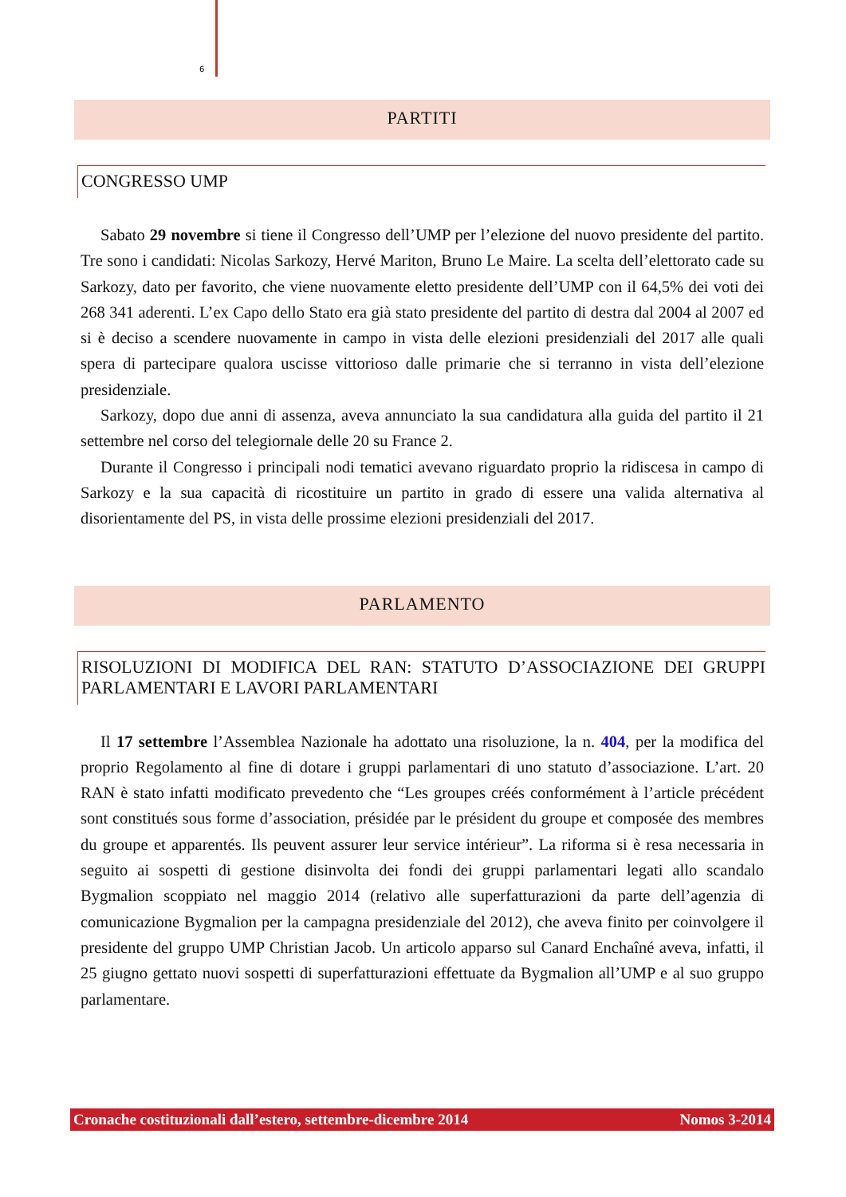6
PARTITI
CONGRESSO UMP
Sabato 29 novembre si tiene il Congresso dell’UMP per l’elezione del nuovo presidente del partito. Tre sono i candidati: Nicolas Sarkozy, Hervé Mariton, Bruno Le Maire. La scelta dell’elettorato cade su Sarkozy, dato per favorito, che viene nuovamente eletto presidente dell’UMP con il 64,5% dei voti dei 268 341 aderenti. L’ex Capo dello Stato era già stato presidente del partito di destra dal 2004 al 2007 ed si è deciso a scendere nuovamente in campo in vista delle elezioni presidenziali del 2017 alle quali spera di partecipare qualora uscisse vittorioso dalle primarie che si terranno in vista dell’elezione presidenziale.
Sarkozy, dopo due anni di assenza, aveva annunciato la sua candidatura alla guida del partito il 21 settembre nel corso del telegiornale delle 20 su France 2.
Durante il Congresso i principali nodi tematici avevano riguardato proprio la ridiscesa in campo di Sarkozy e la sua capacità di ricostituire un partito in grado di essere una valida alternativa al disorientamente del PS, in vista delle prossime elezioni presidenziali del 2017.
PARLAMENTO
RISOLUZIONI DI MODIFICA DEL RAN: STATUTO D’ASSOCIAZIONE DEI GRUPPI PARLAMENTARI E LAVORI PARLAMENTARI
Il 17 settembre l’Assemblea Nazionale ha adottato una risoluzione, la n. 404, per la modifica del proprio Regolamento al fine di dotare i gruppi parlamentari di uno statuto d’associazione. L’art. 20 RAN è stato infatti modificato prevedento che “Les groupes créés conformément à l’article précédent sont constitués sous forme d’association, présidée par le président du groupe et composée des membres du groupe et apparentés. Ils peuvent assurer leur service intérieur”. La riforma si è resa necessaria in seguito ai sospetti di gestione disinvolta dei fondi dei gruppi parlamentari legati allo scandalo Bygmalion scoppiato nel maggio 2014 (relativo alle superfatturazioni da parte dell’agenzia di comunicazione Bygmalion per la campagna presidenziale del 2012), che aveva finito per coinvolgere il presidente del gruppo UMP Christian Jacob. Un articolo apparso sul Canard Enchaîné aveva, infatti, il 25 giugno gettato nuovi sospetti di superfatturazioni effettuate da Bygmalion all’UMP e al suo gruppo parlamentare.
Cronache costituzionali dall’estero, settembre-dicembre 2014 Nomos 3-2014